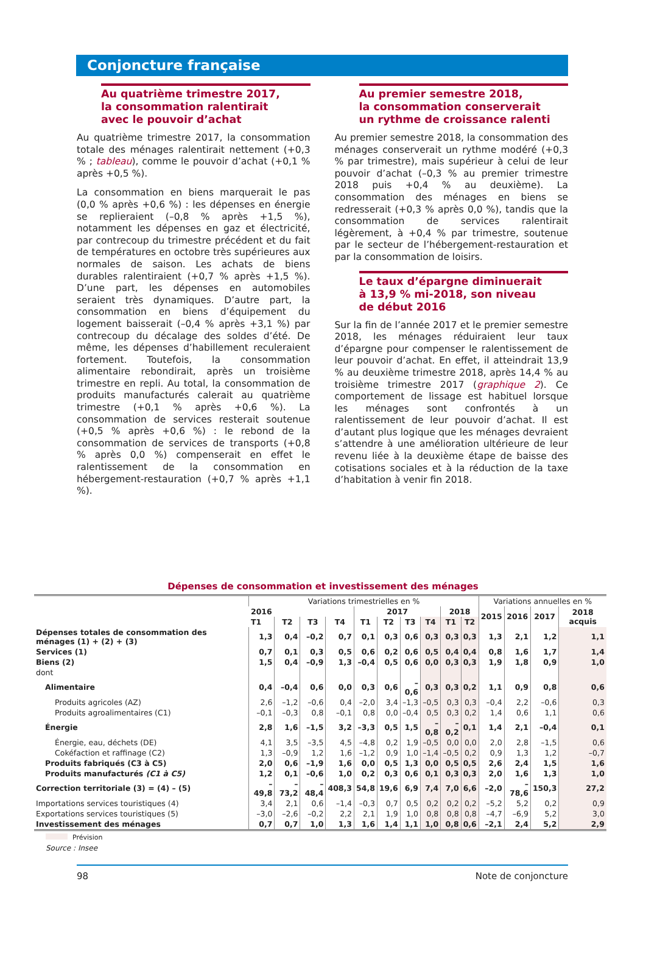Conjoncture française
Au quatrième trimestre 2017,
la consommation ralentirait
avec le pouvoir d’achat
Au quatrième trimestre 2017, la consommation totale des ménages ralentirait nettement (+0,3 % ; tableau), comme le pouvoir d’achat (+0,1 % après +0,5 %).
La consommation en biens marquerait le pas (0,0 % après +0,6 %) : les dépenses en énergie se replieraient (–0,8 % après +1,5 %), notamment les dépenses en gaz et électricité, par contrecoup du trimestre précédent et du fait de températures en octobre très supérieures aux normales de saison. Les achats de biens durables ralentiraient (+0,7 % après +1,5 %). D’une part, les dépenses en automobiles seraient très dynamiques. D’autre part, la consommation en biens d’équipement du logement baisserait (–0,4 % après +3,1 %) par contrecoup du décalage des soldes d’été. De même, les dépenses d’habillement reculeraient fortement. Toutefois, la consommation alimentaire rebondirait, après un troisième trimestre en repli. Au total, la consommation de produits manufacturés calerait au quatrième trimestre (+0,1 % après +0,6 %). La consommation de services resterait soutenue (+0,5 % après +0,6 %) : le rebond de la consommation de services de transports (+0,8 % après 0,0 %) compenserait en effet le ralentissement de la consommation en hébergement-restauration (+0,7 % après +1,1 %).
Au premier semestre 2018,
la consommation conserverait
un rythme de croissance ralenti
Au premier semestre 2018, la consommation des ménages conserverait un rythme modéré (+0,3 % par trimestre), mais supérieur à celui de leur pouvoir d’achat (–0,3 % au premier trimestre 2018 puis +0,4 % au deuxième). La consommation des ménages en biens se redresserait (+0,3 % après 0,0 %), tandis que la consommation de services ralentirait légèrement, à +0,4 % par trimestre, soutenue par le secteur de l’hébergement-restauration et par la consommation de loisirs.
Le taux d’épargne diminuerait
à 13,9 % mi-2018, son niveau
de début 2016
Sur la fin de l’année 2017 et le premier semestre 2018, les ménages réduiraient leur taux d’épargne pour compenser le ralentissement de leur pouvoir d’achat. En effet, il atteindrait 13,9 % au deuxième trimestre 2018, après 14,4 % au troisième trimestre 2017 (graphique 2). Ce comportement de lissage est habituel lorsque les ménages sont confrontés à un ralentissement de leur pouvoir d’achat. Il est d’autant plus logique que les ménages devraient s’attendre à une amélioration ultérieure de leur revenu liée à la deuxième étape de baisse des cotisations sociales et à la réduction de la taxe d’habitation à venir fin 2018.
Dépenses de consommation et investissement des ménages
| | Variations trimestrielles en % | | | | | | | | | | Variations annuelles en % | | | |
| --- | --- | --- | --- | --- | --- | --- | --- | --- | --- | --- | --- | --- | --- | --- |
| | 2016 | | | | 2017 | | | | 2018 | | 2015 | 2016 | 2017 | 2018 acquis |
| | T1 | T2 | T3 | T4 | T1 | T2 | T3 | T4 | T1 | T2 | | | | |
| Dépenses totales de consommation des ménages (1) + (2) + (3) | 1,3 | 0,4 | –0,2 | 0,7 | 0,1 | 0,3 | 0,6 | 0,3 | 0,3 | 0,3 | 1,3 | 2,1 | 1,2 | 1,1 |
| Services (1) | 0,7 | 0,1 | 0,3 | 0,5 | 0,6 | 0,2 | 0,6 | 0,5 | 0,4 | 0,4 | 0,8 | 1,6 | 1,7 | 1,4 |
| Biens (2) | 1,5 | 0,4 | –0,9 | 1,3 | –0,4 | 0,5 | 0,6 | 0,0 | 0,3 | 0,3 | 1,9 | 1,8 | 0,9 | 1,0 |
| dont | | | | | | | | | | | | | | |
| Alimentaire | 0,4 | –0,4 | 0,6 | 0,0 | 0,3 | 0,6 | –0,6 | 0,3 | 0,3 | 0,2 | 1,1 | 0,9 | 0,8 | 0,6 |
| Produits agricoles (AZ) | 2,6 | –1,2 | –0,6 | 0,4 | –2,0 | 3,4 | –1,3 | –0,5 | 0,3 | 0,3 | –0,4 | 2,2 | –0,6 | 0,3 |
| Produits agroalimentaires (C1) | –0,1 | –0,3 | 0,8 | –0,1 | 0,8 | 0,0 | –0,4 | 0,5 | 0,3 | 0,2 | 1,4 | 0,6 | 1,1 | 0,6 |
| Énergie | 2,8 | 1,6 | –1,5 | 3,2 | –3,3 | 0,5 | 1,5 | –0,8 | –0,2 | 0,1 | 1,4 | 2,1 | –0,4 | 0,1 |
| Énergie, eau, déchets (DE) | 4,1 | 3,5 | –3,5 | 4,5 | –4,8 | 0,2 | 1,9 | –0,5 | 0,0 | 0,0 | 2,0 | 2,8 | –1,5 | 0,6 |
| Cokéfaction et raffinage (C2) | 1,3 | –0,9 | 1,2 | 1,6 | –1,2 | 0,9 | 1,0 | –1,4 | –0,5 | 0,2 | 0,9 | 1,3 | 1,2 | –0,7 |
| Produits fabriqués (C3 à C5) | 2,0 | 0,6 | –1,9 | 1,6 | 0,0 | 0,5 | 1,3 | 0,0 | 0,5 | 0,5 | 2,6 | 2,4 | 1,5 | 1,6 |
| Produits manufacturés (C1 à C5) | 1,2 | 0,1 | –0,6 | 1,0 | 0,2 | 0,3 | 0,6 | 0,1 | 0,3 | 0,3 | 2,0 | 1,6 | 1,3 | 1,0 |
| Correction territoriale (3) = (4) – (5) | –49,8 | –73,2 | –48,4 | 408,3 | 54,8 | 19,6 | 6,9 | 7,4 | 7,0 | 6,6 | –2,0 | –78,6 | 150,3 | 27,2 |
| Importations services touristiques (4) | 3,4 | 2,1 | 0,6 | –1,4 | –0,3 | 0,7 | 0,5 | 0,2 | 0,2 | 0,2 | –5,2 | 5,2 | 0,2 | 0,9 |
| Exportations services touristiques (5) | –3,0 | –2,6 | –0,2 | 2,2 | 2,1 | 1,9 | 1,0 | 0,8 | 0,8 | 0,8 | –4,7 | –6,9 | 5,2 | 3,0 |
| Investissement des ménages | 0,7 | 0,7 | 1,0 | 1,3 | 1,6 | 1,4 | 1,1 | 1,0 | 0,8 | 0,6 | –2,1 | 2,4 | 5,2 | 2,9 |
Prévision
Source : Insee
98 Note de conjoncture